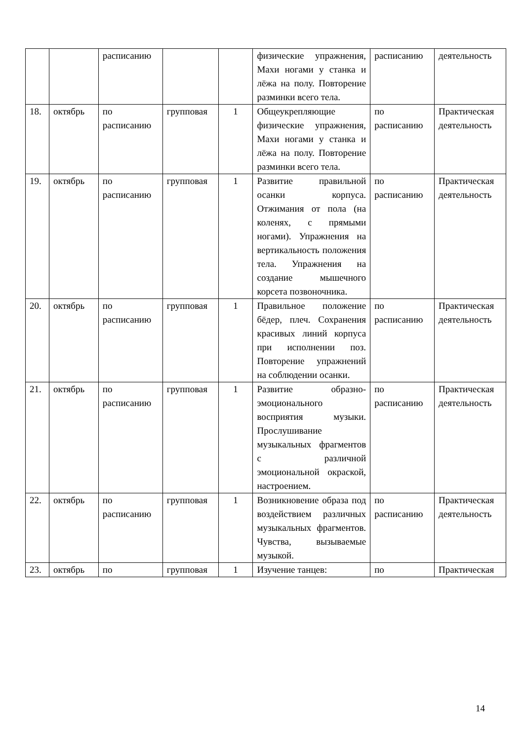| | | расписанию | | | физические упражнения, Махи ногами у станка и лёжа на полу. Повторение разминки всего тела. | расписанию | деятельность |
| 18. | октябрь | по расписанию | групповая | 1 | Общеукрепляющие физические упражнения, Махи ногами у станка и лёжа на полу. Повторение разминки всего тела. | по расписанию | Практическая деятельность |
| 19. | октябрь | по расписанию | групповая | 1 | Развитие правильной осанки корпуса. Отжимания от пола (на коленях, с прямыми ногами). Упражнения на вертикальность положения тела. Упражнения на создание мышечного корсета позвоночника. | по расписанию | Практическая деятельность |
| 20. | октябрь | по расписанию | групповая | 1 | Правильное положение бёдер, плеч. Сохранения красивых линий корпуса при исполнении поз. Повторение упражнений на соблюдении осанки. | по расписанию | Практическая деятельность |
| 21. | октябрь | по расписанию | групповая | 1 | Развитие образно-эмоционального восприятия музыки. Прослушивание музыкальных фрагментов с различной эмоциональной окраской, настроением. | по расписанию | Практическая деятельность |
| 22. | октябрь | по расписанию | групповая | 1 | Возникновение образа под воздействием различных музыкальных фрагментов. Чувства, вызываемые музыкой. | по расписанию | Практическая деятельность |
| 23. | октябрь | по | групповая | 1 | Изучение танцев: | по | Практическая |
14